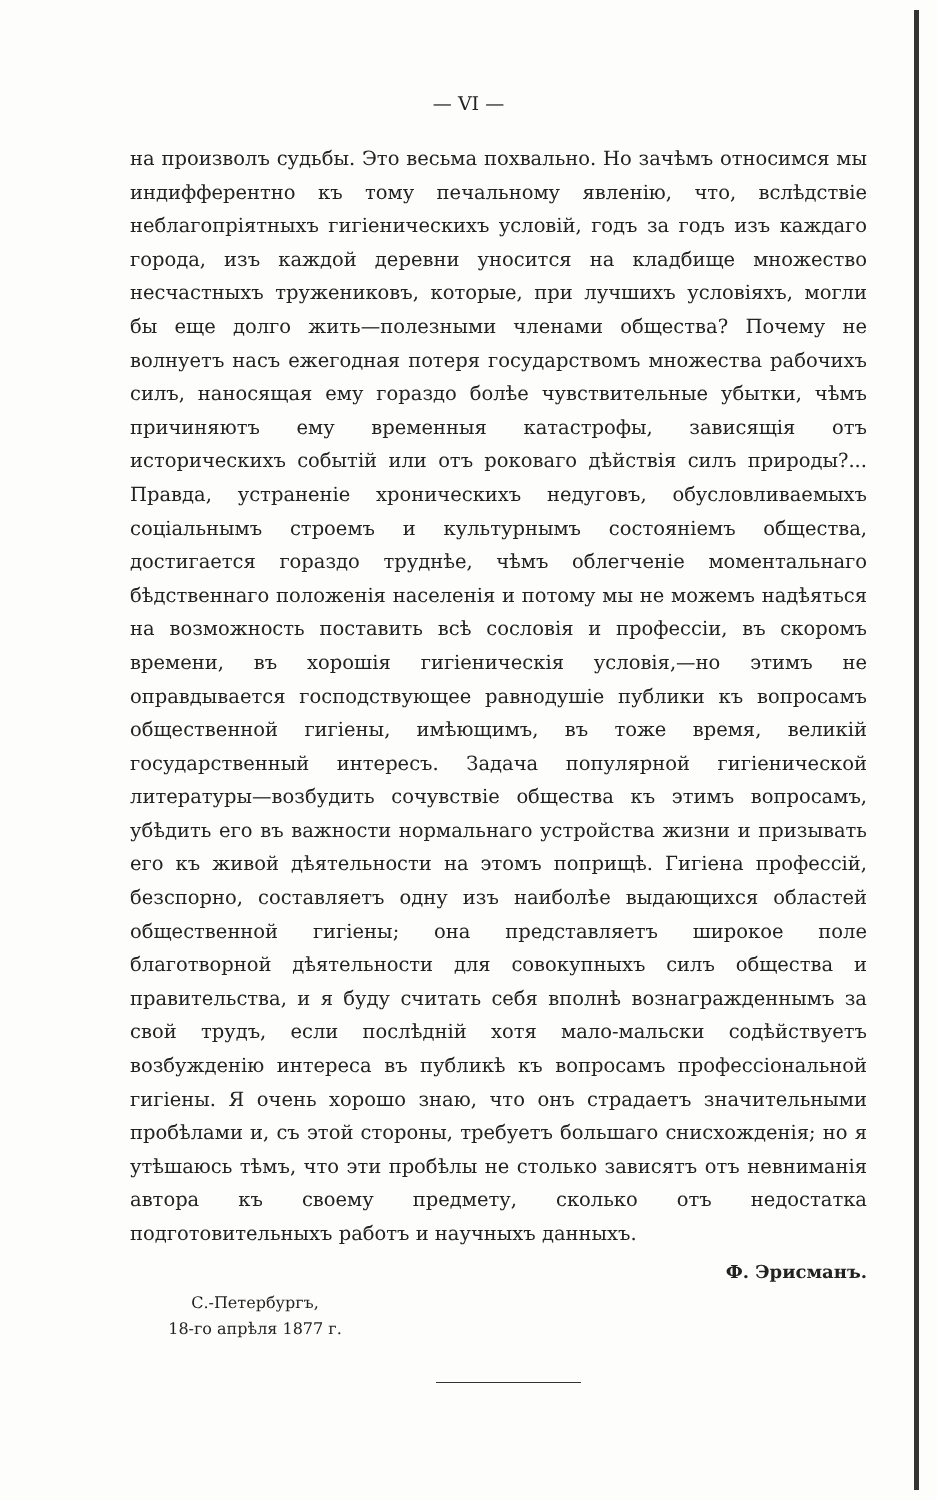— VI —
на произволъ судьбы. Это весьма похвально. Но зачѣмъ относимся мы индифферентно къ тому печальному явленію, что, вслѣдствіе неблагопріятныхъ гигіеническихъ условій, годъ за годъ изъ каждаго города, изъ каждой деревни уносится на кладбище множество несчастныхъ тружениковъ, которые, при лучшихъ условіяхъ, могли бы еще долго жить—полезными членами общества? Почему не волнуетъ насъ ежегодная потеря государствомъ множества рабочихъ силъ, наносящая ему гораздо болѣе чувствительные убытки, чѣмъ причиняютъ ему временныя катастрофы, зависящія отъ историческихъ событій или отъ роковаго дѣйствія силъ природы?... Правда, устраненіе хроническихъ недуговъ, обусловливаемыхъ соціальнымъ строемъ и культурнымъ состояніемъ общества, достигается гораздо труднѣе, чѣмъ облегченіе моментальнаго бѣдственнаго положенія населенія и потому мы не можемъ надѣяться на возможность поставить всѣ сословія и профессіи, въ скоромъ времени, въ хорошія гигіеническія условія,—но этимъ не оправдывается господствующее равнодушіе публики къ вопросамъ общественной гигіены, имѣющимъ, въ тоже время, великій государственный интересъ. Задача популярной гигіенической литературы—возбудить сочувствіе общества къ этимъ вопросамъ, убѣдить его въ важности нормальнаго устройства жизни и призывать его къ живой дѣятельности на этомъ поприщѣ. Гигіена профессій, безспорно, составляетъ одну изъ наиболѣе выдающихся областей общественной гигіены; она представляетъ широкое поле благотворной дѣятельности для совокупныхъ силъ общества и правительства, и я буду считать себя вполнѣ вознагражденнымъ за свой трудъ, если послѣдній хотя мало-мальски содѣйствуетъ возбужденію интереса въ публикѣ къ вопросамъ профессіональной гигіены. Я очень хорошо знаю, что онъ страдаетъ значительными пробѣлами и, съ этой стороны, требуетъ большаго снисхожденія; но я утѣшаюсь тѣмъ, что эти пробѣлы не столько зависятъ отъ невниманія автора къ своему предмету, сколько отъ недостатка подготовительныхъ работъ и научныхъ данныхъ.
Ф. Эрисманъ.
С.-Петербургъ,
18-го апрѣля 1877 г.